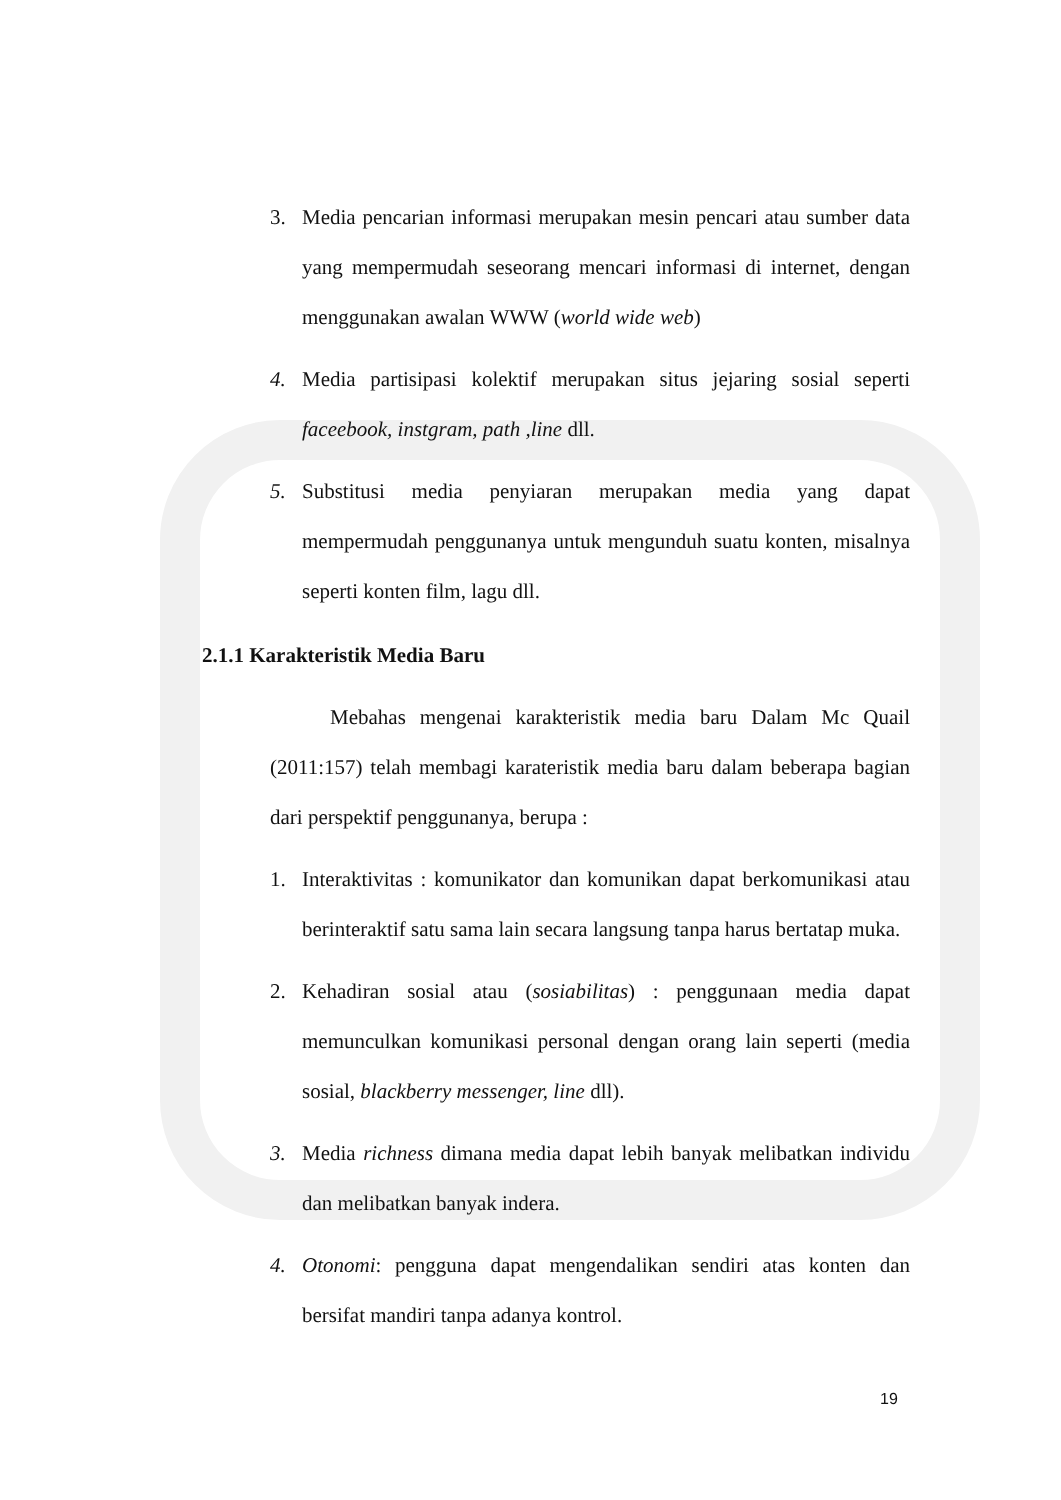3. Media pencarian informasi merupakan mesin pencari atau sumber data yang mempermudah seseorang mencari informasi di internet, dengan menggunakan awalan WWW (world wide web)
4. Media partisipasi kolektif merupakan situs jejaring sosial seperti faceebook, instgram, path ,line dll.
5. Substitusi media penyiaran merupakan media yang dapat mempermudah penggunanya untuk mengunduh suatu konten, misalnya seperti konten film, lagu dll.
2.1.1 Karakteristik Media Baru
Mebahas mengenai karakteristik media baru Dalam Mc Quail (2011:157) telah membagi karateristik media baru dalam beberapa bagian dari perspektif penggunanya, berupa :
1. Interaktivitas : komunikator dan komunikan dapat berkomunikasi atau berinteraktif satu sama lain secara langsung tanpa harus bertatap muka.
2. Kehadiran sosial atau (sosiabilitas) : penggunaan media dapat memunculkan komunikasi personal dengan orang lain seperti (media sosial, blackberry messenger, line dll).
3. Media richness dimana media dapat lebih banyak melibatkan individu dan melibatkan banyak indera.
4. Otonomi: pengguna dapat mengendalikan sendiri atas konten dan bersifat mandiri tanpa adanya kontrol.
19